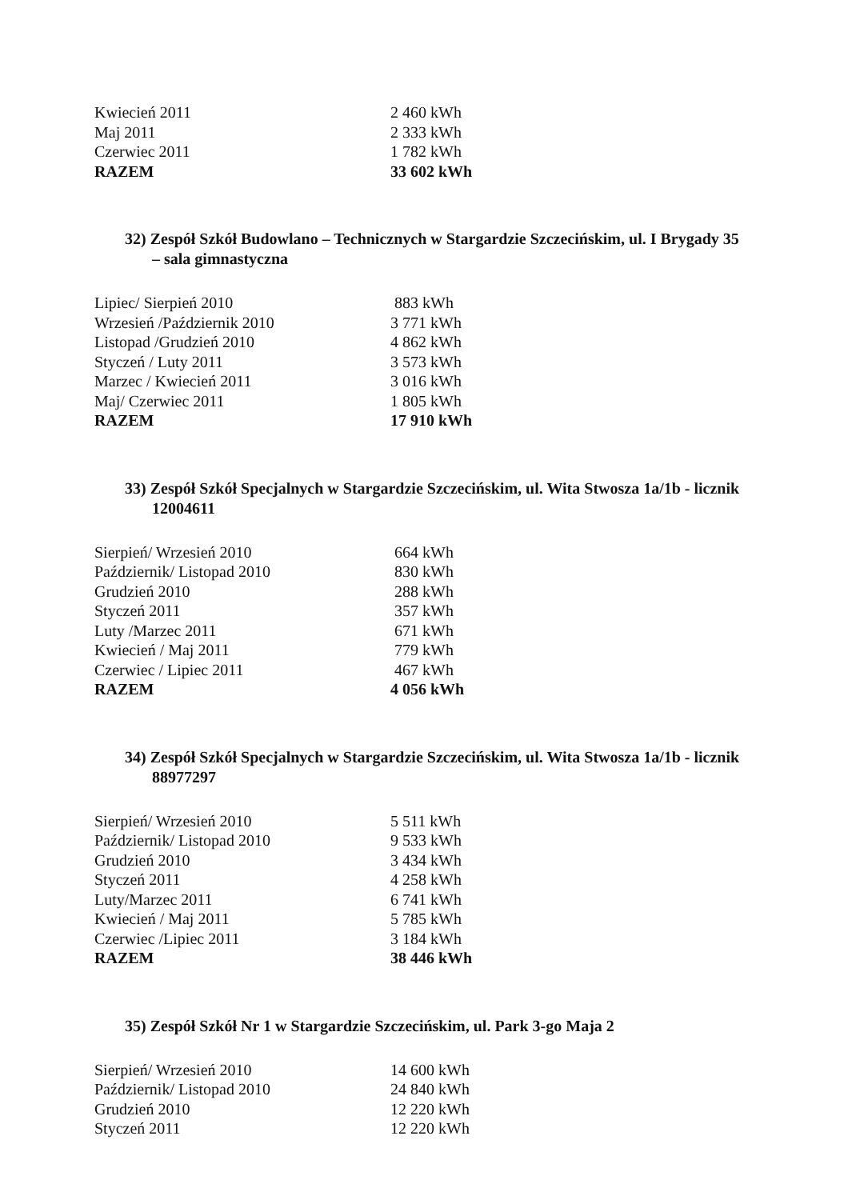| Kwiecień 2011 | 2 460 kWh |
| Maj 2011 | 2 333 kWh |
| Czerwiec 2011 | 1 782 kWh |
| RAZEM | 33 602 kWh |
32) Zespół Szkół Budowlano – Technicznych w Stargardzie Szczecińskim, ul. I Brygady 35 – sala gimnastyczna
| Lipiec/ Sierpień 2010 | 883 kWh |
| Wrzesień /Październik 2010 | 3 771 kWh |
| Listopad /Grudzień 2010 | 4 862 kWh |
| Styczeń / Luty 2011 | 3 573 kWh |
| Marzec / Kwiecień 2011 | 3 016 kWh |
| Maj/ Czerwiec 2011 | 1 805 kWh |
| RAZEM | 17 910 kWh |
33) Zespół Szkół Specjalnych w Stargardzie Szczecińskim, ul. Wita Stwosza 1a/1b - licznik 12004611
| Sierpień/ Wrzesień 2010 | 664 kWh |
| Październik/ Listopad 2010 | 830 kWh |
| Grudzień 2010 | 288 kWh |
| Styczeń 2011 | 357 kWh |
| Luty /Marzec 2011 | 671 kWh |
| Kwiecień / Maj 2011 | 779 kWh |
| Czerwiec / Lipiec 2011 | 467 kWh |
| RAZEM | 4 056 kWh |
34) Zespół Szkół Specjalnych w Stargardzie Szczecińskim, ul. Wita Stwosza 1a/1b - licznik 88977297
| Sierpień/ Wrzesień 2010 | 5 511 kWh |
| Październik/ Listopad 2010 | 9 533 kWh |
| Grudzień 2010 | 3 434 kWh |
| Styczeń 2011 | 4 258 kWh |
| Luty/Marzec 2011 | 6 741 kWh |
| Kwiecień / Maj 2011 | 5 785 kWh |
| Czerwiec /Lipiec 2011 | 3 184 kWh |
| RAZEM | 38 446 kWh |
35) Zespół Szkół Nr 1 w Stargardzie Szczecińskim, ul. Park 3-go Maja 2
| Sierpień/ Wrzesień 2010 | 14 600 kWh |
| Październik/ Listopad 2010 | 24 840 kWh |
| Grudzień 2010 | 12 220 kWh |
| Styczeń 2011 | 12 220 kWh |